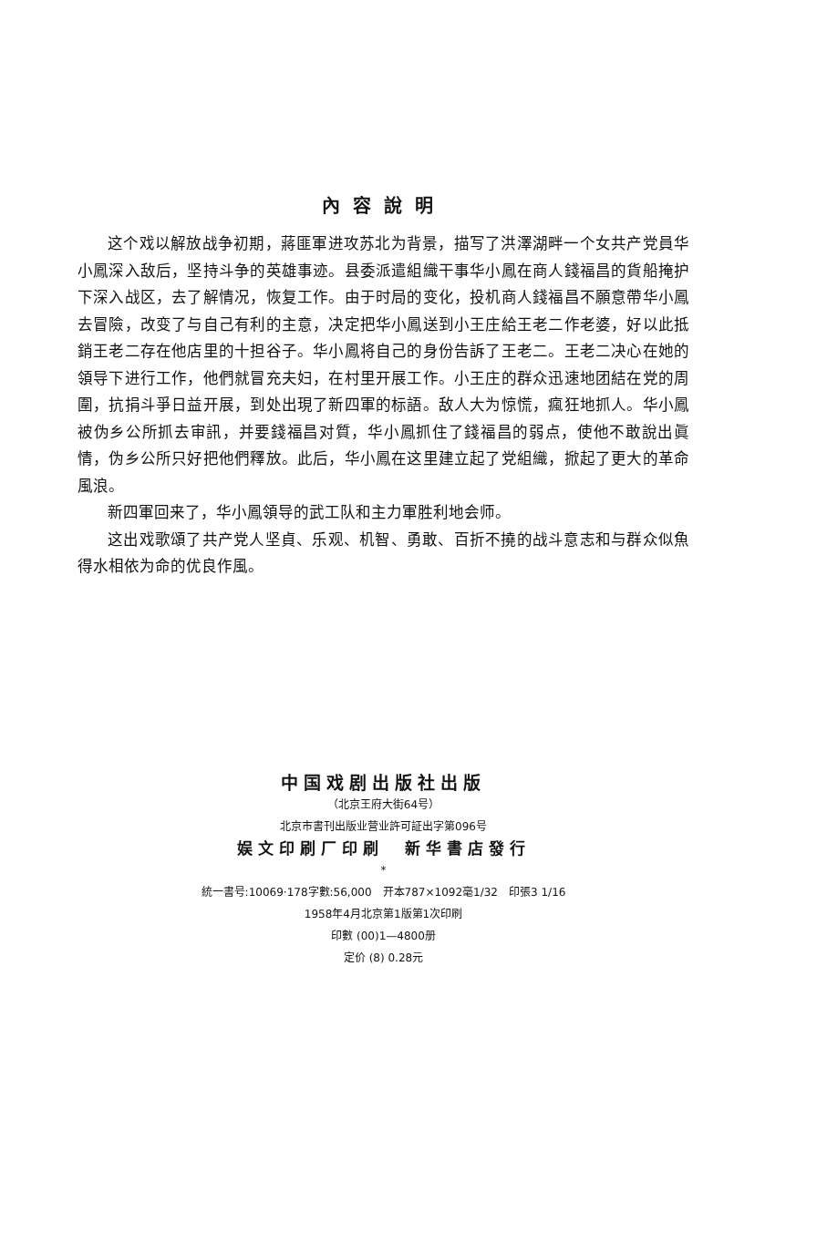內容說明
这个戏以解放战争初期，蔣匪軍进攻苏北为背景，描写了洪澤湖畔一个女共产党員华小鳳深入敌后，坚持斗争的英雄事迹。县委派遣組織干事华小鳳在商人錢福昌的貨船掩护下深入战区，去了解情况，恢复工作。由于时局的变化，投机商人錢福昌不願意帶华小鳳去冒險，改变了与自己有利的主意，决定把华小鳳送到小王庄給王老二作老婆，好以此抵銷王老二存在他店里的十担谷子。华小鳳将自己的身份告訴了王老二。王老二决心在她的領导下进行工作，他們就冒充夫妇，在村里开展工作。小王庄的群众迅速地团結在党的周圍，抗捐斗爭日益开展，到处出現了新四軍的标語。敌人大为惊慌，瘋狂地抓人。华小鳳被伪乡公所抓去审訊，并要錢福昌对質，华小鳳抓住了錢福昌的弱点，使他不敢說出眞情，伪乡公所只好把他們釋放。此后，华小鳳在这里建立起了党組織，掀起了更大的革命風浪。
新四軍回来了，华小鳳領导的武工队和主力軍胜利地会师。
这出戏歌頌了共产党人坚貞、乐观、机智、勇敢、百折不撓的战斗意志和与群众似魚得水相依为命的优良作風。
中国戏剧出版社出版
（北京王府大街64号）
北京市書刊出版业营业許可証出字第096号
娱文印刷厂印刷　新华書店發行
*
統一書号:10069·178字數:56,000　开本787×1092毫1/32　印張3 1/16
1958年4月北京第1版第1次印刷
印數 (00)1—4800册
定价 (8) 0.28元